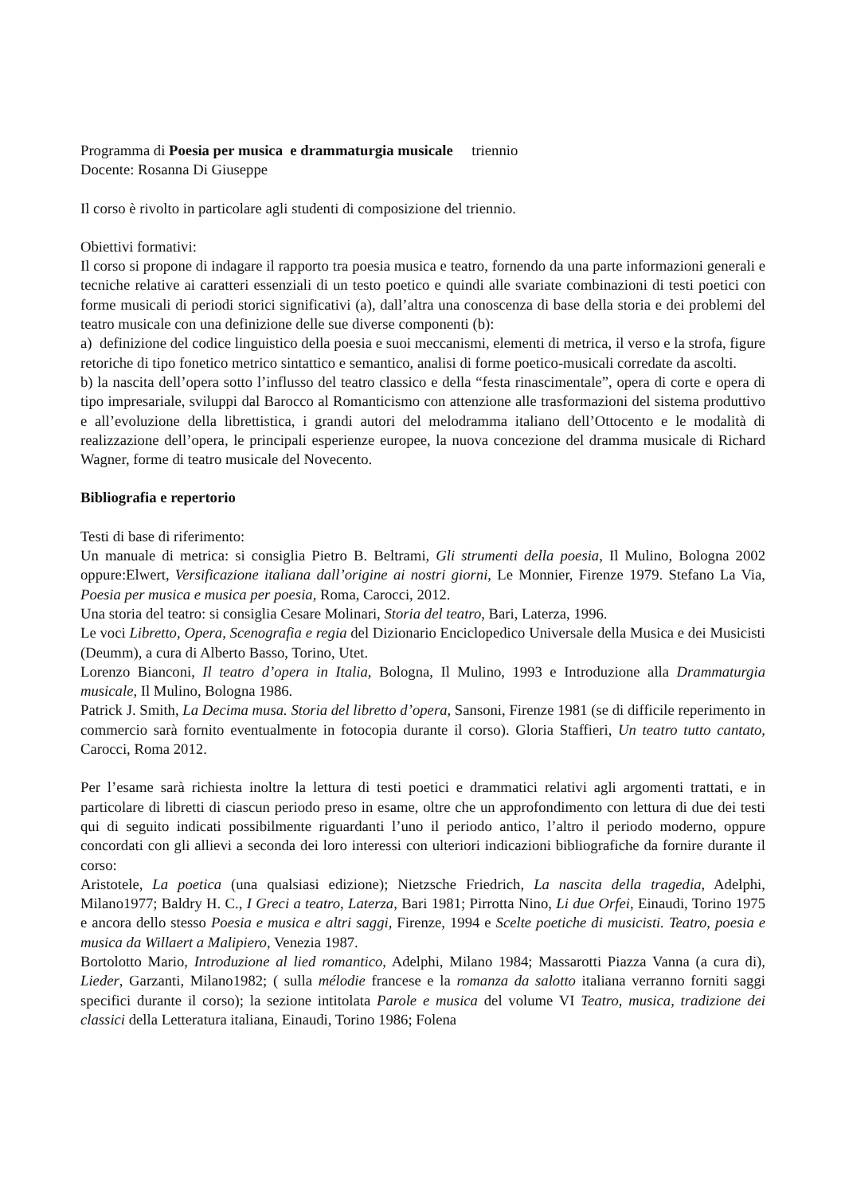Programma di Poesia per musica e drammaturgia musicale triennio
Docente: Rosanna Di Giuseppe
Il corso è rivolto in particolare agli studenti di composizione del triennio.
Obiettivi formativi:
Il corso si propone di indagare il rapporto tra poesia musica e teatro, fornendo da una parte informazioni generali e tecniche relative ai caratteri essenziali di un testo poetico e quindi alle svariate combinazioni di testi poetici con forme musicali di periodi storici significativi (a), dall’altra una conoscenza di base della storia e dei problemi del teatro musicale con una definizione delle sue diverse componenti (b):
a) definizione del codice linguistico della poesia e suoi meccanismi, elementi di metrica, il verso e la strofa, figure retoriche di tipo fonetico metrico sintattico e semantico, analisi di forme poetico-musicali corredate da ascolti.
b) la nascita dell’opera sotto l’influsso del teatro classico e della “festa rinascimentale”, opera di corte e opera di tipo impresariale, sviluppi dal Barocco al Romanticismo con attenzione alle trasformazioni del sistema produttivo e all’evoluzione della librettistica, i grandi autori del melodramma italiano dell’Ottocento e le modalità di realizzazione dell’opera, le principali esperienze europee, la nuova concezione del dramma musicale di Richard Wagner, forme di teatro musicale del Novecento.
Bibliografia e repertorio
Testi di base di riferimento:
Un manuale di metrica: si consiglia Pietro B. Beltrami, Gli strumenti della poesia, Il Mulino, Bologna 2002 oppure:Elwert, Versificazione italiana dall’origine ai nostri giorni, Le Monnier, Firenze 1979. Stefano La Via, Poesia per musica e musica per poesia, Roma, Carocci, 2012.
Una storia del teatro: si consiglia Cesare Molinari, Storia del teatro, Bari, Laterza, 1996.
Le voci Libretto, Opera, Scenografia e regia del Dizionario Enciclopedico Universale della Musica e dei Musicisti (Deumm), a cura di Alberto Basso, Torino, Utet.
Lorenzo Bianconi, Il teatro d’opera in Italia, Bologna, Il Mulino, 1993 e Introduzione alla Drammaturgia musicale, Il Mulino, Bologna 1986.
Patrick J. Smith, La Decima musa. Storia del libretto d’opera, Sansoni, Firenze 1981 (se di difficile reperimento in commercio sarà fornito eventualmente in fotocopia durante il corso). Gloria Staffieri, Un teatro tutto cantato, Carocci, Roma 2012.
Per l’esame sarà richiesta inoltre la lettura di testi poetici e drammatici relativi agli argomenti trattati, e in particolare di libretti di ciascun periodo preso in esame, oltre che un approfondimento con lettura di due dei testi qui di seguito indicati possibilmente riguardanti l’uno il periodo antico, l’altro il periodo moderno, oppure concordati con gli allievi a seconda dei loro interessi con ulteriori indicazioni bibliografiche da fornire durante il corso:
Aristotele, La poetica (una qualsiasi edizione); Nietzsche Friedrich, La nascita della tragedia, Adelphi, Milano1977; Baldry H. C., I Greci a teatro, Laterza, Bari 1981; Pirrotta Nino, Li due Orfei, Einaudi, Torino 1975 e ancora dello stesso Poesia e musica e altri saggi, Firenze, 1994 e Scelte poetiche di musicisti. Teatro, poesia e musica da Willaert a Malipiero, Venezia 1987.
Bortolotto Mario, Introduzione al lied romantico, Adelphi, Milano 1984; Massarotti Piazza Vanna (a cura di), Lieder, Garzanti, Milano1982; ( sulla mélodie francese e la romanza da salotto italiana verranno forniti saggi specifici durante il corso); la sezione intitolata Parole e musica del volume VI Teatro, musica, tradizione dei classici della Letteratura italiana, Einaudi, Torino 1986; Folena